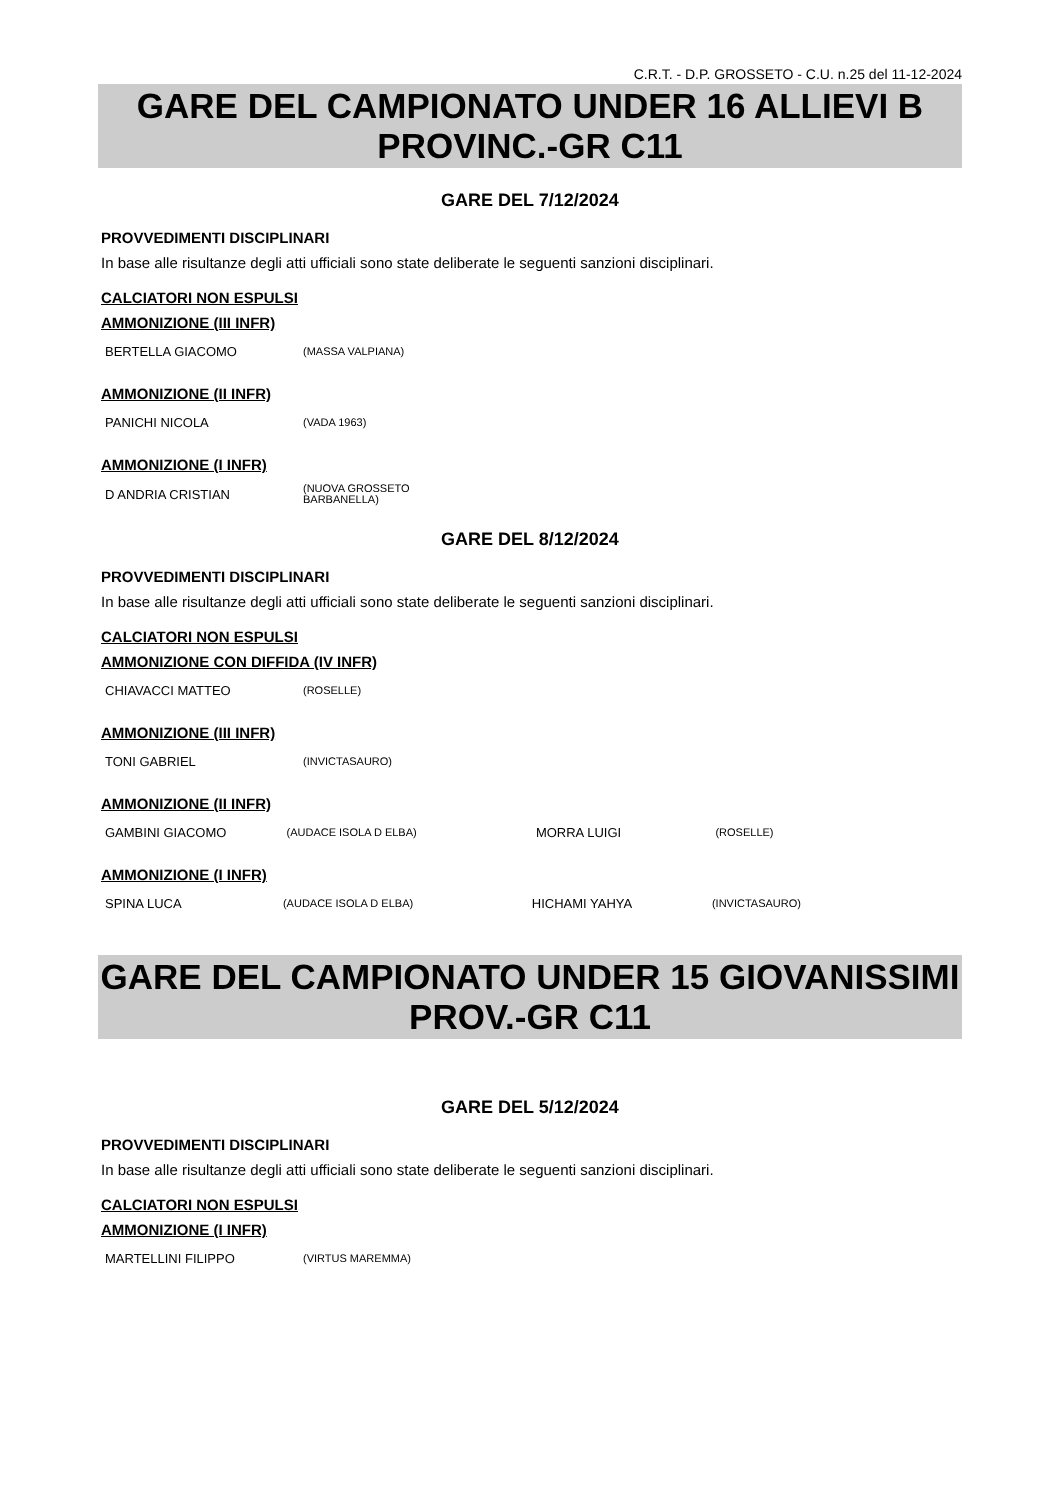C.R.T. - D.P. GROSSETO - C.U. n.25 del 11-12-2024
GARE DEL CAMPIONATO UNDER 16 ALLIEVI B
PROVINC.-GR C11
GARE DEL 7/12/2024
PROVVEDIMENTI DISCIPLINARI
In base alle risultanze degli atti ufficiali sono state deliberate le seguenti sanzioni disciplinari.
CALCIATORI NON ESPULSI
AMMONIZIONE (III INFR)
| BERTELLA GIACOMO | (MASSA VALPIANA) |
AMMONIZIONE (II INFR)
| PANICHI NICOLA | (VADA 1963) |
AMMONIZIONE (I INFR)
| D ANDRIA CRISTIAN | (NUOVA GROSSETO BARBANELLA) |
GARE DEL 8/12/2024
PROVVEDIMENTI DISCIPLINARI
In base alle risultanze degli atti ufficiali sono state deliberate le seguenti sanzioni disciplinari.
CALCIATORI NON ESPULSI
AMMONIZIONE CON DIFFIDA (IV INFR)
| CHIAVACCI MATTEO | (ROSELLE) |
AMMONIZIONE (III INFR)
| TONI GABRIEL | (INVICTASAURO) |
AMMONIZIONE (II INFR)
| GAMBINI GIACOMO | (AUDACE ISOLA D ELBA) | MORRA LUIGI | (ROSELLE) |
AMMONIZIONE (I INFR)
| SPINA LUCA | (AUDACE ISOLA D ELBA) | HICHAMI YAHYA | (INVICTASAURO) |
GARE DEL CAMPIONATO UNDER 15 GIOVANISSIMI
PROV.-GR C11
GARE DEL 5/12/2024
PROVVEDIMENTI DISCIPLINARI
In base alle risultanze degli atti ufficiali sono state deliberate le seguenti sanzioni disciplinari.
CALCIATORI NON ESPULSI
AMMONIZIONE (I INFR)
| MARTELLINI FILIPPO | (VIRTUS MAREMMA) |